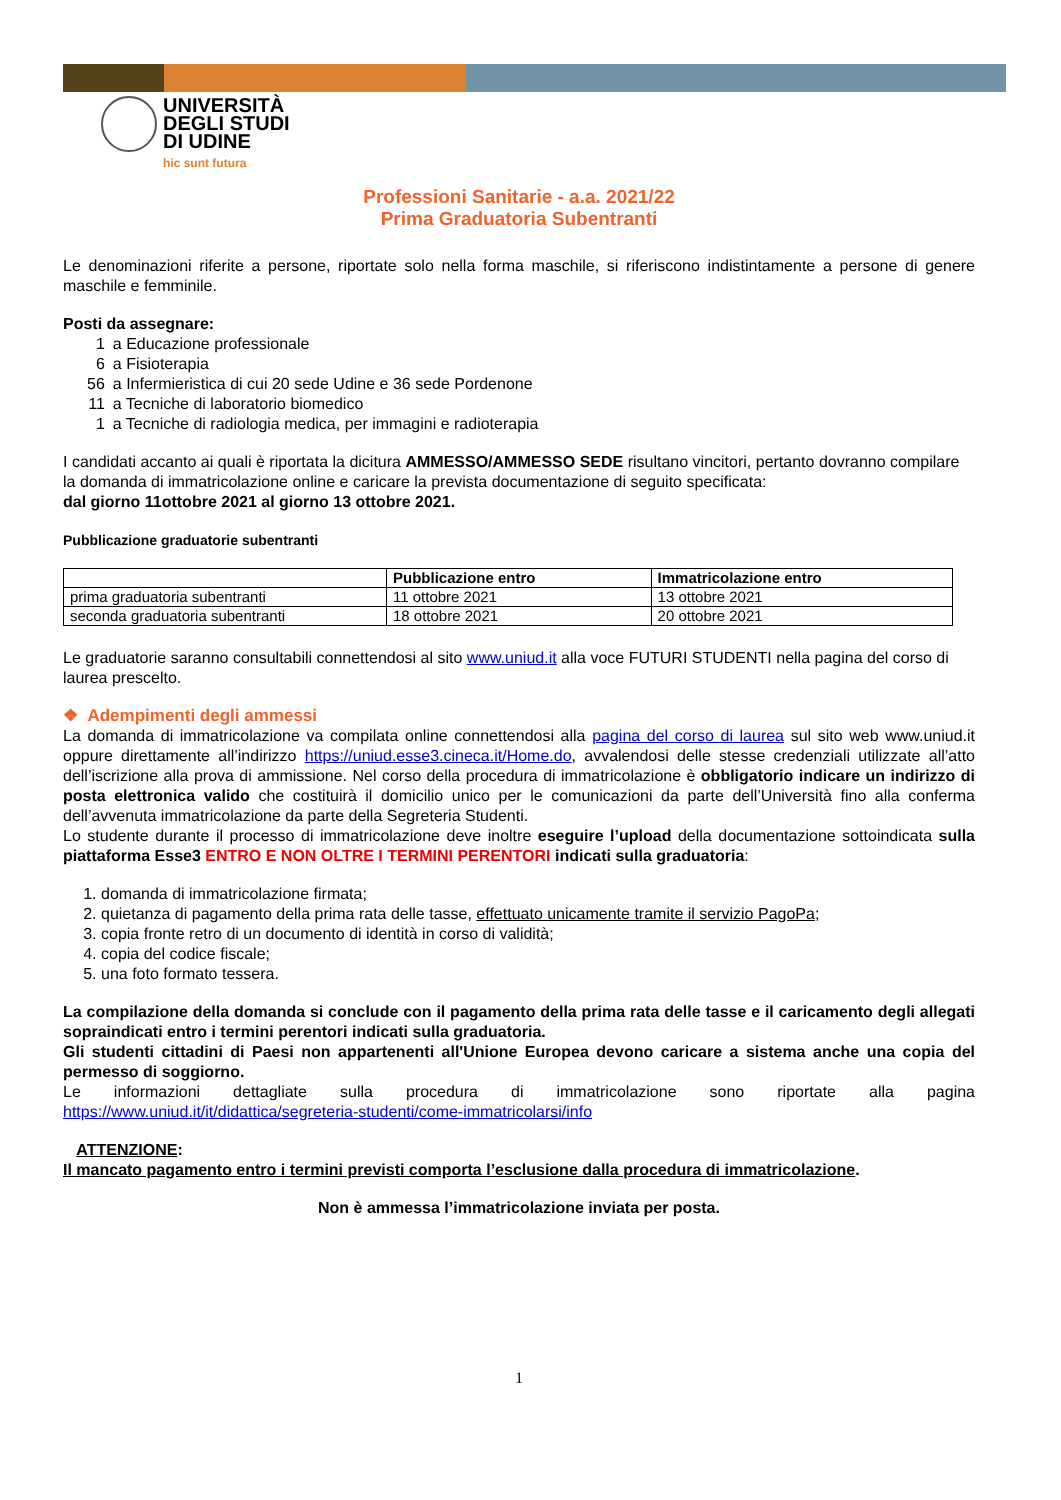UNIVERSITÀ
DEGLI STUDI
DI UDINE
hic sunt futura
Professioni Sanitarie - a.a. 2021/22
Prima Graduatoria Subentranti
Le denominazioni riferite a persone, riportate solo nella forma maschile, si riferiscono indistintamente a persone di genere maschile e femminile.
Posti da assegnare:
| 1 | a Educazione professionale |
| 6 | a Fisioterapia |
| 56 | a Infermieristica di cui 20 sede Udine e 36 sede Pordenone |
| 11 | a Tecniche di laboratorio biomedico |
| 1 | a Tecniche di radiologia medica, per immagini e radioterapia |
I candidati accanto ai quali è riportata la dicitura AMMESSO/AMMESSO SEDE risultano vincitori, pertanto dovranno compilare la domanda di immatricolazione online e caricare la prevista documentazione di seguito specificata:
dal giorno 11ottobre 2021 al giorno 13 ottobre 2021.
Pubblicazione graduatorie subentranti
| | Pubblicazione entro | Immatricolazione entro |
| --- | --- | --- |
| prima graduatoria subentranti | 11 ottobre 2021 | 13 ottobre 2021 |
| seconda graduatoria subentranti | 18 ottobre 2021 | 20 ottobre 2021 |
Le graduatorie saranno consultabili connettendosi al sito www.uniud.it alla voce FUTURI STUDENTI nella pagina del corso di laurea prescelto.
❖ Adempimenti degli ammessi
La domanda di immatricolazione va compilata online connettendosi alla pagina del corso di laurea sul sito web www.uniud.it oppure direttamente all’indirizzo https://uniud.esse3.cineca.it/Home.do, avvalendosi delle stesse credenziali utilizzate all’atto dell’iscrizione alla prova di ammissione. Nel corso della procedura di immatricolazione è obbligatorio indicare un indirizzo di posta elettronica valido che costituirà il domicilio unico per le comunicazioni da parte dell’Università fino alla conferma dell’avvenuta immatricolazione da parte della Segreteria Studenti.
Lo studente durante il processo di immatricolazione deve inoltre eseguire l’upload della documentazione sottoindicata sulla piattaforma Esse3 ENTRO E NON OLTRE I TERMINI PERENTORI indicati sulla graduatoria:
1. domanda di immatricolazione firmata;
2. quietanza di pagamento della prima rata delle tasse, effettuato unicamente tramite il servizio PagoPa;
3. copia fronte retro di un documento di identità in corso di validità;
4. copia del codice fiscale;
5. una foto formato tessera.
La compilazione della domanda si conclude con il pagamento della prima rata delle tasse e il caricamento degli allegati sopraindicati entro i termini perentori indicati sulla graduatoria.
Gli studenti cittadini di Paesi non appartenenti all'Unione Europea devono caricare a sistema anche una copia del permesso di soggiorno.
Le informazioni dettagliate sulla procedura di immatricolazione sono riportate alla pagina https://www.uniud.it/it/didattica/segreteria-studenti/come-immatricolarsi/info
ATTENZIONE:
Il mancato pagamento entro i termini previsti comporta l’esclusione dalla procedura di immatricolazione.
Non è ammessa l’immatricolazione inviata per posta.
1